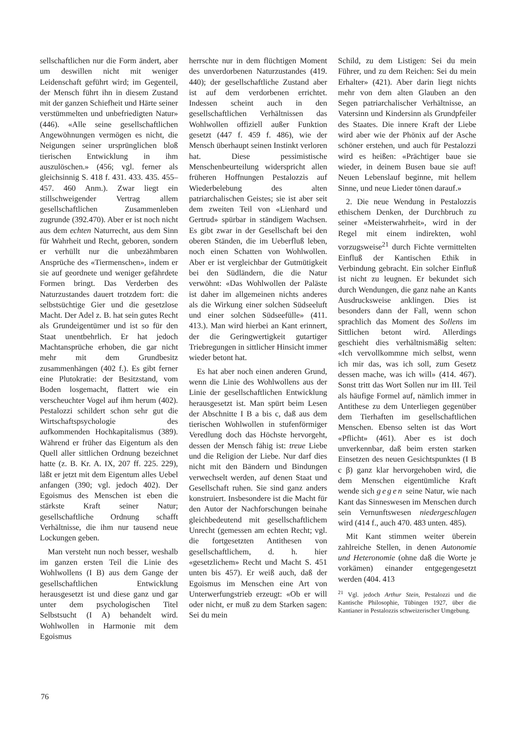sellschaftlichen nur die Form ändert, aber um deswillen nicht mit weniger Leidenschaft geführt wird; im Gegenteil, der Mensch führt ihn in diesem Zustand mit der ganzen Schiefheit und Härte seiner verstümmelten und unbefriedigten Natur» (446). «Alle seine gesellschaftlichen Angewöhnungen vermögen es nicht, die Neigungen seiner ursprünglichen bloß tierischen Entwicklung in ihm auszulöschen.» (456; vgl. ferner als gleichsinnig S. 418 f. 431. 433. 435. 455–457. 460 Anm.). Zwar liegt ein stillschweigender Vertrag allem gesellschaftlichen Zusammenleben zugrunde (392.470). Aber er ist noch nicht aus dem echten Naturrecht, aus dem Sinn für Wahrheit und Recht, geboren, sondern er verhüllt nur die unbezähmbaren Ansprüche des «Tiermenschen», indem er sie auf geordnete und weniger gefährdete Formen bringt. Das Verderben des Naturzustandes dauert trotzdem fort: die selbstsüchtige Gier und die gesetzlose Macht. Der Adel z. B. hat sein gutes Recht als Grundeigentümer und ist so für den Staat unentbehrlich. Er hat jedoch Machtansprüche erhoben, die gar nicht mehr mit dem Grundbesitz zusammenhängen (402 f.). Es gibt ferner eine Plutokratie: der Besitzstand, vom Boden losgemacht, flattert wie ein verscheuchter Vogel auf ihm herum (402). Pestalozzi schildert schon sehr gut die Wirtschaftspsychologie des aufkommenden Hochkapitalismus (389). Während er früher das Eigentum als den Quell aller sittlichen Ordnung bezeichnet hatte (z. B. Kr. A. IX, 207 ff. 225. 229), läßt er jetzt mit dem Eigentum alles Uebel anfangen (390; vgl. jedoch 402). Der Egoismus des Menschen ist eben die stärkste Kraft seiner Natur; gesellschaftliche Ordnung schafft Verhältnisse, die ihm nur tausend neue Lockungen geben.
Man versteht nun noch besser, weshalb im ganzen ersten Teil die Linie des Wohlwollens (I B) aus dem Gange der gesellschaftlichen Entwicklung herausgesetzt ist und diese ganz und gar unter dem psychologischen Titel Selbstsucht (I A) behandelt wird. Wohlwollen in Harmonie mit dem Egoismus
herrschte nur in dem flüchtigen Moment des unverdorbenen Naturzustandes (419. 440); der gesellschaftliche Zustand aber ist auf dem verdorbenen errichtet. Indessen scheint auch in den gesellschaftlichen Verhältnissen das Wohlwollen offiziell außer Funktion gesetzt (447 f. 459 f. 486), wie der Mensch überhaupt seinen Instinkt verloren hat. Diese pessimistische Menschenbeurteilung widerspricht allen früheren Hoffnungen Pestalozzis auf Wiederbelebung des alten patriarchalischen Geistes; sie ist aber seit dem zweiten Teil von «Lienhard und Gertrud» spürbar in ständigem Wachsen. Es gibt zwar in der Gesellschaft bei den oberen Ständen, die im Ueberfluß leben, noch einen Schatten von Wohlwollen. Aber er ist vergleichbar der Gutmütigkeit bei den Südländern, die die Natur verwöhnt: «Das Wohlwollen der Paläste ist daher im allgemeinen nichts anderes als die Wirkung einer solchen Südseeluft und einer solchen Südseefülle» (411. 413.). Man wird hierbei an Kant erinnert, der die Geringwertigkeit gutartiger Triebregungen in sittlicher Hinsicht immer wieder betont hat.
Es hat aber noch einen anderen Grund, wenn die Linie des Wohlwollens aus der Linie der gesellschaftlichen Entwicklung herausgesetzt ist. Man spürt beim Lesen der Abschnitte I B a bis c, daß aus dem tierischen Wohlwollen in stufenförmiger Veredlung doch das Höchste hervorgeht, dessen der Mensch fähig ist: treue Liebe und die Religion der Liebe. Nur darf dies nicht mit den Bändern und Bindungen verwechselt werden, auf denen Staat und Gesellschaft ruhen. Sie sind ganz anders konstruiert. Insbesondere ist die Macht für den Autor der Nachforschungen beinahe gleichbedeutend mit gesellschaftlichem Unrecht (gemessen am echten Recht; vgl. die fortgesetzten Antithesen von gesellschaftlichem, d. h. hier «gesetzlichem» Recht und Macht S. 451 unten bis 457). Er weiß auch, daß der Egoismus im Menschen eine Art von Unterwerfungstrieb erzeugt: «Ob er will oder nicht, er muß zu dem Starken sagen: Sei du mein
Schild, zu dem Listigen: Sei du mein Führer, und zu dem Reichen: Sei du mein Erhalter» (421). Aber darin liegt nichts mehr von dem alten Glauben an den Segen patriarchalischer Verhältnisse, an Vatersinn und Kindersinn als Grundpfeiler des Staates. Die innere Kraft der Liebe wird aber wie der Phönix auf der Asche schöner erstehen, und auch für Pestalozzi wird es heißen: «Prächtiger baue sie wieder, in deinem Busen baue sie auf! Neuen Lebenslauf beginne, mit hellem Sinne, und neue Lieder tönen darauf.»
2. Die neue Wendung in Pestalozzis ethischem Denken, der Durchbruch zu seiner «Meisterwahrheit», wird in der Regel mit einem indirekten, wohl vorzugsweise<sup>21</sup> durch Fichte vermittelten Einfluß der Kantischen Ethik in Verbindung gebracht. Ein solcher Einfluß ist nicht zu leugnen. Er bekundet sich durch Wendungen, die ganz nahe an Kants Ausdrucksweise anklingen. Dies ist besonders dann der Fall, wenn schon sprachlich das Moment des Sollens im Sittlichen betont wird. Allerdings geschieht dies verhältnismäßig selten: «Ich vervollkommne mich selbst, wenn ich mir das, was ich soll, zum Gesetz dessen mache, was ich will» (414. 467). Sonst tritt das Wort Sollen nur im III. Teil als häufige Formel auf, nämlich immer in Antithese zu dem Unterliegen gegenüber dem Tierhaften im gesellschaftlichen Menschen. Ebenso selten ist das Wort «Pflicht» (461). Aber es ist doch unverkennbar, daß beim ersten starken Einsetzen des neuen Gesichtspunktes (I B c β) ganz klar hervorgehoben wird, die dem Menschen eigentümliche Kraft wende sich gegen seine Natur, wie nach Kant das Sinneswesen im Menschen durch sein Vernunftswesen niedergeschlagen wird (414 f., auch 470. 483 unten. 485).
Mit Kant stimmen weiter überein zahlreiche Stellen, in denen Autonomie und Heteronomie (ohne daß die Worte je vorkämen) einander entgegengesetzt werden (404. 413
<sup>21</sup> Vgl. jedoch Arthur Stein, Pestalozzi und die Kantische Philosophie, Tübingen 1927, über die Kantianer in Pestalozzis schweizerischer Umgebung.
76